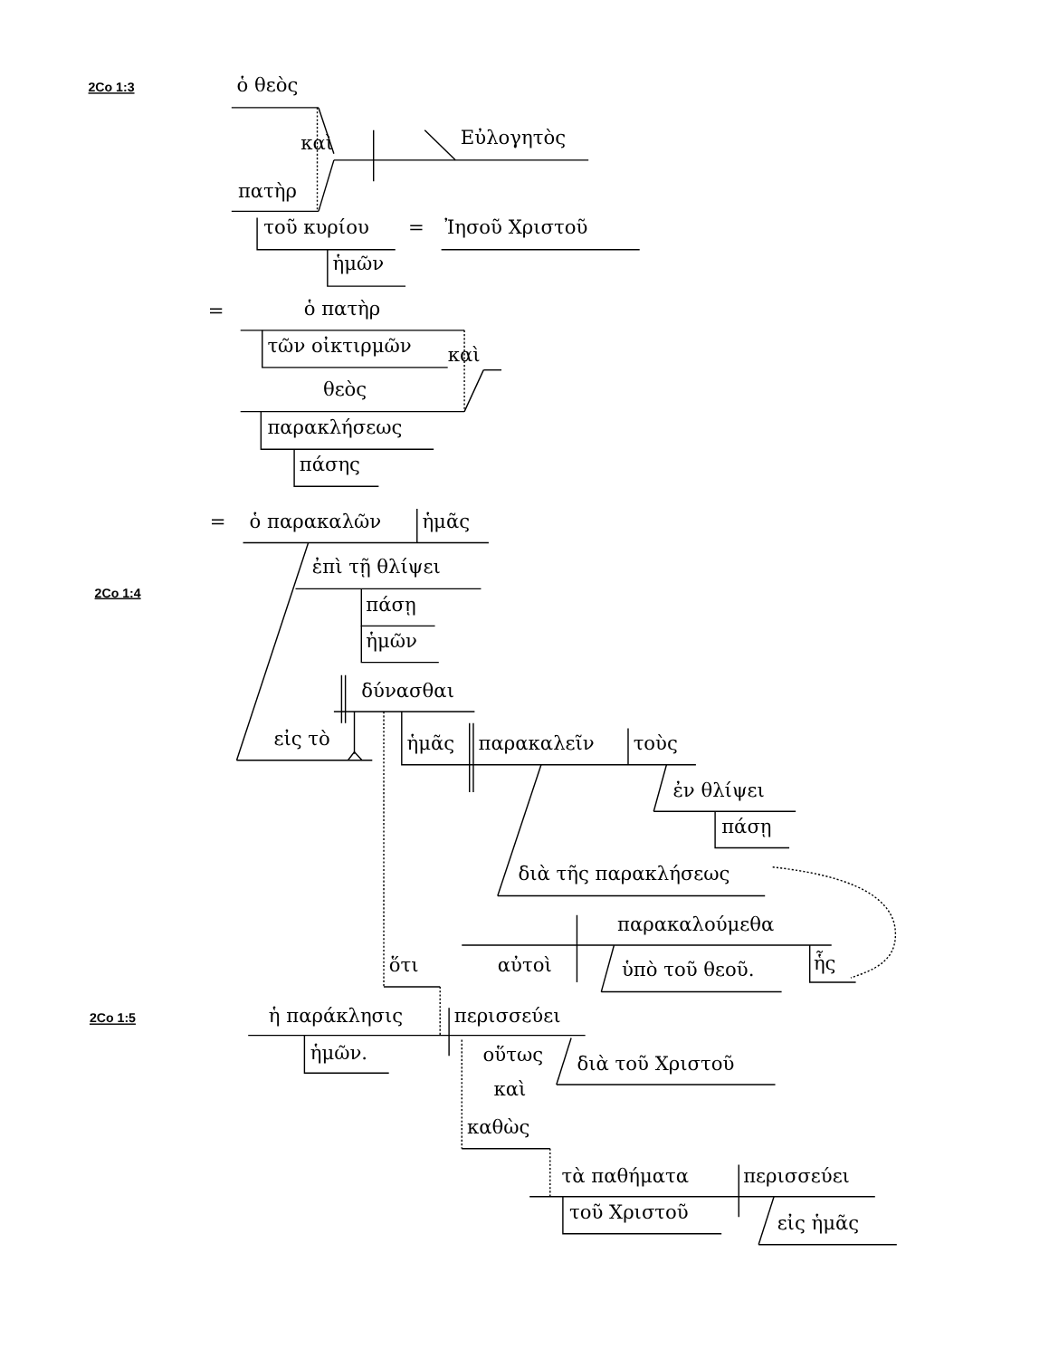2Co 1:3
ὁ θεὸς
καὶ
Εὐλογητὸς
πατὴρ
τοῦ κυρίου
=
Ἰησοῦ Χριστοῦ
ἡμῶν
=
ὁ πατὴρ
τῶν οἰκτιρμῶν
καὶ
θεὸς
παρακλήσεως
πάσης
=
ὁ παρακαλῶν
ἡμᾶς
ἐπὶ τῇ θλίψει
2Co 1:4
πάσῃ
ἡμῶν
δύνασθαι
εἰς τὸ
ἡμᾶς
παρακαλεῖν
τοὺς
ἐν θλίψει
πάσῃ
διὰ τῆς παρακλήσεως
παρακαλούμεθα
ὅτι
αὐτοὶ
ὑπὸ τοῦ θεοῦ.
ἧς
2Co 1:5
ἡ παράκλησις
περισσεύει
ἡμῶν.
οὕτως
διὰ τοῦ Χριστοῦ
καὶ
καθὼς
τὰ παθήματα
περισσεύει
τοῦ Χριστοῦ
εἰς ἡμᾶς